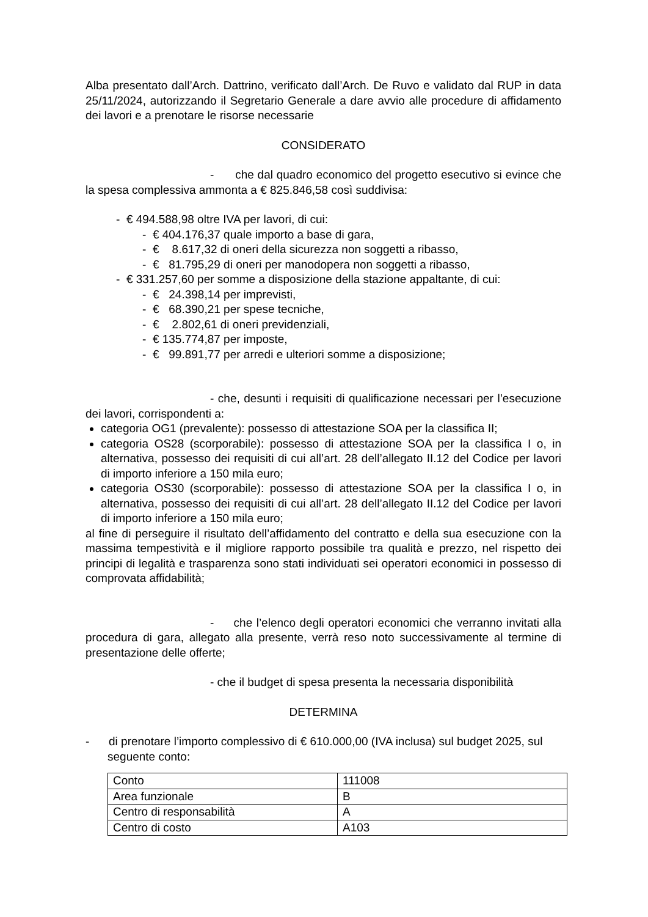Alba presentato dall’Arch. Dattrino, verificato dall’Arch. De Ruvo e validato dal RUP in data 25/11/2024, autorizzando il Segretario Generale a dare avvio alle procedure di affidamento dei lavori e a prenotare le risorse necessarie
CONSIDERATO
- che dal quadro economico del progetto esecutivo si evince che la spesa complessiva ammonta a € 825.846,58 così suddivisa:
- € 494.588,98 oltre IVA per lavori, di cui:
- € 404.176,37 quale importo a base di gara,
- € 8.617,32 di oneri della sicurezza non soggetti a ribasso,
- € 81.795,29 di oneri per manodopera non soggetti a ribasso,
- € 331.257,60 per somme a disposizione della stazione appaltante, di cui:
- € 24.398,14 per imprevisti,
- € 68.390,21 per spese tecniche,
- € 2.802,61 di oneri previdenziali,
- € 135.774,87 per imposte,
- € 99.891,77 per arredi e ulteriori somme a disposizione;
- che, desunti i requisiti di qualificazione necessari per l’esecuzione dei lavori, corrispondenti a:
categoria OG1 (prevalente): possesso di attestazione SOA per la classifica II;
categoria OS28 (scorporabile): possesso di attestazione SOA per la classifica I o, in alternativa, possesso dei requisiti di cui all’art. 28 dell’allegato II.12 del Codice per lavori di importo inferiore a 150 mila euro;
categoria OS30 (scorporabile): possesso di attestazione SOA per la classifica I o, in alternativa, possesso dei requisiti di cui all’art. 28 dell’allegato II.12 del Codice per lavori di importo inferiore a 150 mila euro;
al fine di perseguire il risultato dell’affidamento del contratto e della sua esecuzione con la massima tempestività e il migliore rapporto possibile tra qualità e prezzo, nel rispetto dei principi di legalità e trasparenza sono stati individuati sei operatori economici in possesso di comprovata affidabilità;
- che l’elenco degli operatori economici che verranno invitati alla procedura di gara, allegato alla presente, verrà reso noto successivamente al termine di presentazione delle offerte;
- che il budget di spesa presenta la necessaria disponibilità
DETERMINA
- di prenotare l’importo complessivo di € 610.000,00 (IVA inclusa) sul budget 2025, sul seguente conto:
| Conto | 111008 |
| Area funzionale | B |
| Centro di responsabilità | A |
| Centro di costo | A103 |